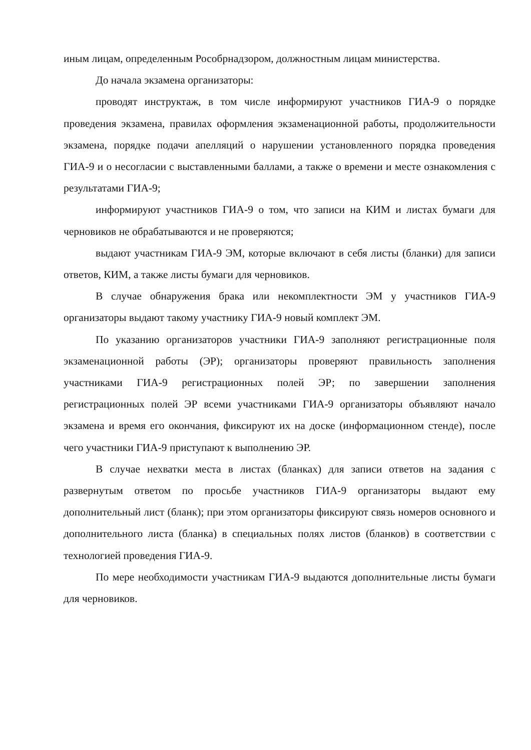иным лицам, определенным Рособрнадзором, должностным лицам министерства.
До начала экзамена организаторы:
проводят инструктаж, в том числе информируют участников ГИА-9 о порядке проведения экзамена, правилах оформления экзаменационной работы, продолжительности экзамена, порядке подачи апелляций о нарушении установленного порядка проведения ГИА-9 и о несогласии с выставленными баллами, а также о времени и месте ознакомления с результатами ГИА-9;
информируют участников ГИА-9 о том, что записи на КИМ и листах бумаги для черновиков не обрабатываются и не проверяются;
выдают участникам ГИА-9 ЭМ, которые включают в себя листы (бланки) для записи ответов, КИМ, а также листы бумаги для черновиков.
В случае обнаружения брака или некомплектности ЭМ у участников ГИА-9 организаторы выдают такому участнику ГИА-9 новый комплект ЭМ.
По указанию организаторов участники ГИА-9 заполняют регистрационные поля экзаменационной работы (ЭР); организаторы проверяют правильность заполнения участниками ГИА-9 регистрационных полей ЭР; по завершении заполнения регистрационных полей ЭР всеми участниками ГИА-9 организаторы объявляют начало экзамена и время его окончания, фиксируют их на доске (информационном стенде), после чего участники ГИА-9 приступают к выполнению ЭР.
В случае нехватки места в листах (бланках) для записи ответов на задания с развернутым ответом по просьбе участников ГИА-9 организаторы выдают ему дополнительный лист (бланк); при этом организаторы фиксируют связь номеров основного и дополнительного листа (бланка) в специальных полях листов (бланков) в соответствии с технологией проведения ГИА-9.
По мере необходимости участникам ГИА-9 выдаются дополнительные листы бумаги для черновиков.